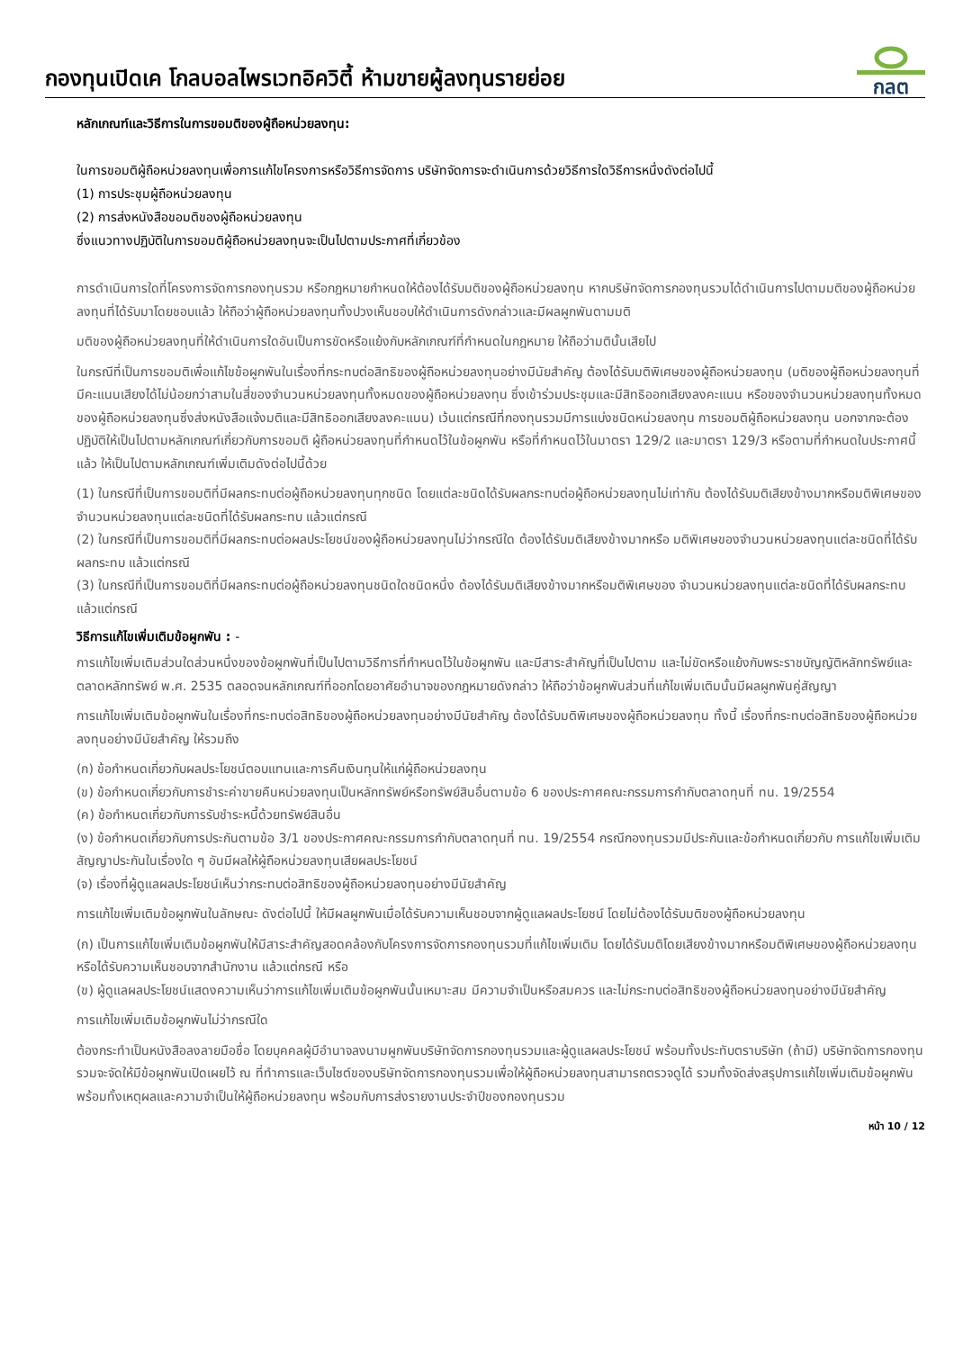กองทุนเปิดเค โกลบอลไพรเวทอิควิตี้ ห้ามขายผู้ลงทุนรายย่อย
กลต
หลักเกณฑ์และวิธีการในการขอมติของผู้ถือหน่วยลงทุน:
ในการขอมติผู้ถือหน่วยลงทุนเพื่อการแก้ไขโครงการหรือวิธีการจัดการ บริษัทจัดการจะดำเนินการด้วยวิธีการใดวิธีการหนึ่งดังต่อไปนี้
(1) การประชุมผู้ถือหน่วยลงทุน
(2) การส่งหนังสือขอมติของผู้ถือหน่วยลงทุน
ซึ่งแนวทางปฏิบัติในการขอมติผู้ถือหน่วยลงทุนจะเป็นไปตามประกาศที่เกี่ยวข้อง
การดำเนินการใดที่โครงการจัดการกองทุนรวม หรือกฎหมายกำหนดให้ต้องได้รับมติของผู้ถือหน่วยลงทุน หากบริษัทจัดการกองทุนรวมได้ดำเนินการไปตามมติของผู้ถือหน่วยลงทุนที่ได้รับมาโดยชอบแล้ว ให้ถือว่าผู้ถือหน่วยลงทุนทั้งปวงเห็นชอบให้ดำเนินการดังกล่าวและมีผลผูกพันตามมติ
มติของผู้ถือหน่วยลงทุนที่ให้ดำเนินการใดอันเป็นการขัดหรือแย้งกับหลักเกณฑ์ที่กำหนดในกฎหมาย ให้ถือว่ามตินั้นเสียไป
ในกรณีที่เป็นการขอมติเพื่อแก้ไขข้อผูกพันในเรื่องที่กระทบต่อสิทธิของผู้ถือหน่วยลงทุนอย่างมีนัยสำคัญ ต้องได้รับมติพิเศษของผู้ถือหน่วยลงทุน (มติของผู้ถือหน่วยลงทุนที่มีคะแนนเสียงได้ไม่น้อยกว่าสามในสี่ของจำนวนหน่วยลงทุนทั้งหมดของผู้ถือหน่วยลงทุน ซึ่งเข้าร่วมประชุมและมีสิทธิออกเสียงลงคะแนน หรือของจำนวนหน่วยลงทุนทั้งหมดของผู้ถือหน่วยลงทุนซึ่งส่งหนังสือแจ้งมติและมีสิทธิออกเสียงลงคะแนน) เว้นแต่กรณีที่กองทุนรวมมีการแบ่งชนิดหน่วยลงทุน การขอมติผู้ถือหน่วยลงทุน นอกจากจะต้องปฏิบัติให้เป็นไปตามหลักเกณฑ์เกี่ยวกับการขอมติ ผู้ถือหน่วยลงทุนที่กำหนดไว้ในข้อผูกพัน หรือที่กำหนดไว้ในมาตรา 129/2 และมาตรา 129/3 หรือตามที่กำหนดในประกาศนี้แล้ว ให้เป็นไปตามหลักเกณฑ์เพิ่มเติมดังต่อไปนี้ด้วย
(1) ในกรณีที่เป็นการขอมติที่มีผลกระทบต่อผู้ถือหน่วยลงทุนทุกชนิด โดยแต่ละชนิดได้รับผลกระทบต่อผู้ถือหน่วยลงทุนไม่เท่ากัน ต้องได้รับมติเสียงข้างมากหรือมติพิเศษของจำนวนหน่วยลงทุนแต่ละชนิดที่ได้รับผลกระทบ แล้วแต่กรณี
(2) ในกรณีที่เป็นการขอมติที่มีผลกระทบต่อผลประโยชน์ของผู้ถือหน่วยลงทุนไม่ว่ากรณีใด ต้องได้รับมติเสียงข้างมากหรือ มติพิเศษของจำนวนหน่วยลงทุนแต่ละชนิดที่ได้รับผลกระทบ แล้วแต่กรณี
(3) ในกรณีที่เป็นการขอมติที่มีผลกระทบต่อผู้ถือหน่วยลงทุนชนิดใดชนิดหนึ่ง ต้องได้รับมติเสียงข้างมากหรือมติพิเศษของ จำนวนหน่วยลงทุนแต่ละชนิดที่ได้รับผลกระทบ แล้วแต่กรณี
วิธีการแก้ไขเพิ่มเติมข้อผูกพัน : -
การแก้ไขเพิ่มเติมส่วนใดส่วนหนึ่งของข้อผูกพันที่เป็นไปตามวิธีการที่กำหนดไว้ในข้อผูกพัน และมีสาระสำคัญที่เป็นไปตาม และไม่ขัดหรือแย้งกับพระราชบัญญัติหลักทรัพย์และตลาดหลักทรัพย์ พ.ศ. 2535 ตลอดจนหลักเกณฑ์ที่ออกโดยอาศัยอำนาจของกฎหมายดังกล่าว ให้ถือว่าข้อผูกพันส่วนที่แก้ไขเพิ่มเติมนั้นมีผลผูกพันคู่สัญญา
การแก้ไขเพิ่มเติมข้อผูกพันในเรื่องที่กระทบต่อสิทธิของผู้ถือหน่วยลงทุนอย่างมีนัยสำคัญ ต้องได้รับมติพิเศษของผู้ถือหน่วยลงทุน ทั้งนี้ เรื่องที่กระทบต่อสิทธิของผู้ถือหน่วยลงทุนอย่างมีนัยสำคัญ ให้รวมถึง
(ก) ข้อกำหนดเกี่ยวกับผลประโยชน์ตอบแทนและการคืนเงินทุนให้แก่ผู้ถือหน่วยลงทุน
(ข) ข้อกำหนดเกี่ยวกับการชำระค่าขายคืนหน่วยลงทุนเป็นหลักทรัพย์หรือทรัพย์สินอื่นตามข้อ 6 ของประกาศคณะกรรมการกำกับตลาดทุนที่ ทน. 19/2554
(ค) ข้อกำหนดเกี่ยวกับการรับชำระหนี้ด้วยทรัพย์สินอื่น
(ง) ข้อกำหนดเกี่ยวกับการประกันตามข้อ 3/1 ของประกาศคณะกรรมการกำกับตลาดทุนที่ ทน. 19/2554 กรณีกองทุนรวมมีประกันและข้อกำหนดเกี่ยวกับ การแก้ไขเพิ่มเติมสัญญาประกันในเรื่องใด ๆ อันมีผลให้ผู้ถือหน่วยลงทุนเสียผลประโยชน์
(จ) เรื่องที่ผู้ดูแลผลประโยชน์เห็นว่ากระทบต่อสิทธิของผู้ถือหน่วยลงทุนอย่างมีนัยสำคัญ
การแก้ไขเพิ่มเติมข้อผูกพันในลักษณะ ดังต่อไปนี้ ให้มีผลผูกพันเมื่อได้รับความเห็นชอบจากผู้ดูแลผลประโยชน์ โดยไม่ต้องได้รับมติของผู้ถือหน่วยลงทุน
(ก) เป็นการแก้ไขเพิ่มเติมข้อผูกพันให้มีสาระสำคัญสอดคล้องกับโครงการจัดการกองทุนรวมที่แก้ไขเพิ่มเติม โดยได้รับมติโดยเสียงข้างมากหรือมติพิเศษของผู้ถือหน่วยลงทุน หรือได้รับความเห็นชอบจากสำนักงาน แล้วแต่กรณี หรือ
(ข) ผู้ดูแลผลประโยชน์แสดงความเห็นว่าการแก้ไขเพิ่มเติมข้อผูกพันนั้นเหมาะสม มีความจำเป็นหรือสมควร และไม่กระทบต่อสิทธิของผู้ถือหน่วยลงทุนอย่างมีนัยสำคัญ
การแก้ไขเพิ่มเติมข้อผูกพันไม่ว่ากรณีใด
ต้องกระทำเป็นหนังสือลงลายมือชื่อ โดยบุคคลผู้มีอำนาจลงนามผูกพันบริษัทจัดการกองทุนรวมและผู้ดูแลผลประโยชน์ พร้อมทั้งประทับตราบริษัท (ถ้ามี) บริษัทจัดการกองทุนรวมจะจัดให้มีข้อผูกพันเปิดเผยไว้ ณ ที่ทำการและเว็บไซต์ของบริษัทจัดการกองทุนรวมเพื่อให้ผู้ถือหน่วยลงทุนสามารถตรวจดูได้ รวมทั้งจัดส่งสรุปการแก้ไขเพิ่มเติมข้อผูกพัน พร้อมทั้งเหตุผลและความจำเป็นให้ผู้ถือหน่วยลงทุน พร้อมกับการส่งรายงานประจำปีของกองทุนรวม
หน้า 10 / 12